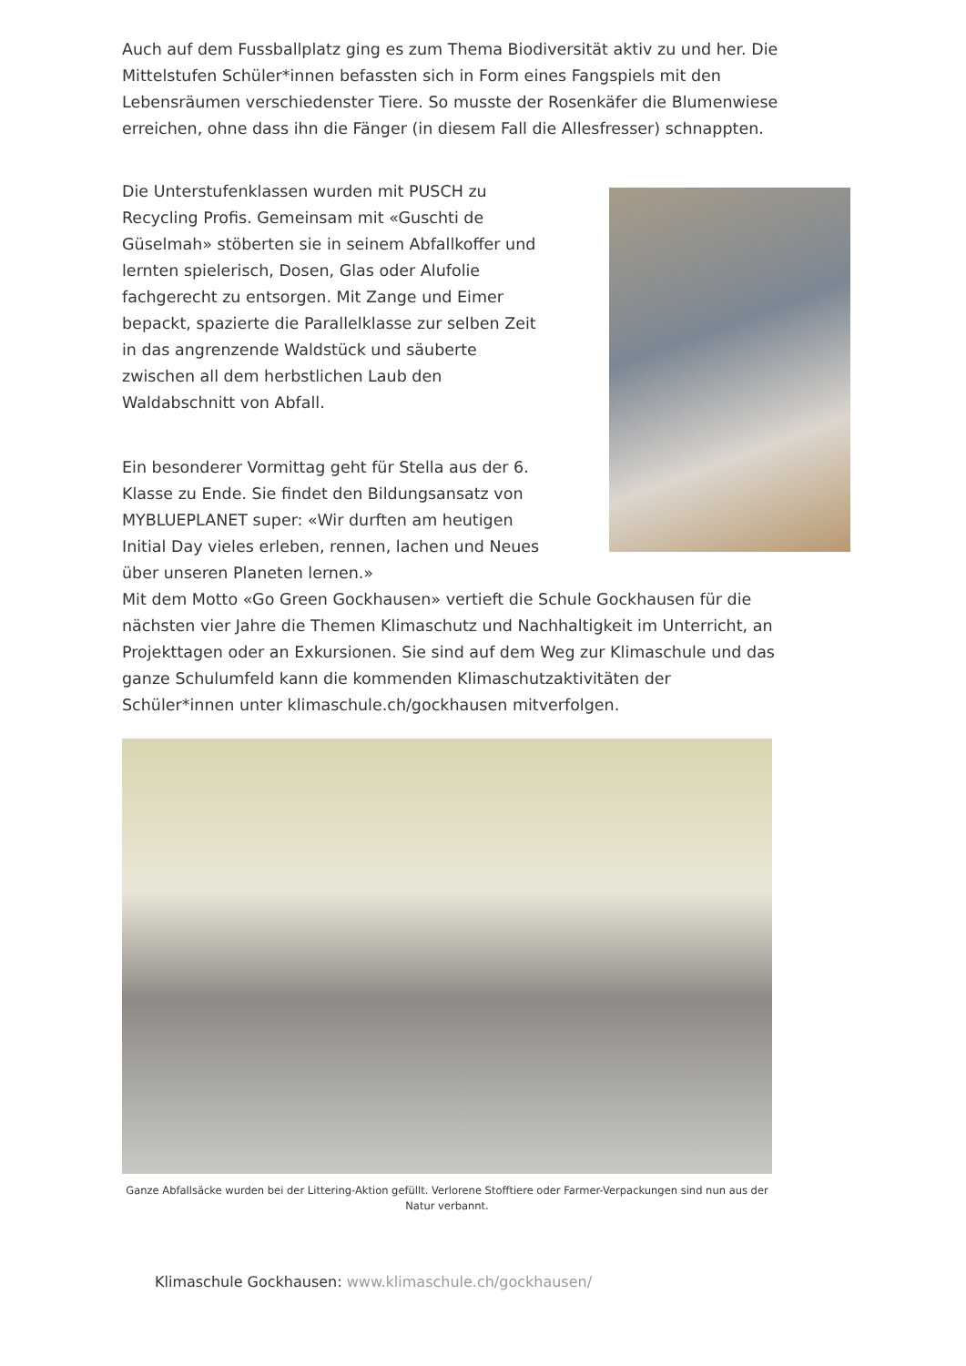Auch auf dem Fussballplatz ging es zum Thema Biodiversität aktiv zu und her. Die Mittelstufen Schüler*innen befassten sich in Form eines Fangspiels mit den Lebensräumen verschiedenster Tiere. So musste der Rosenkäfer die Blumenwiese erreichen, ohne dass ihn die Fänger (in diesem Fall die Allesfresser) schnappten.
Die Unterstufenklassen wurden mit PUSCH zu Recycling Profis. Gemeinsam mit «Guschti de Güselmah» stöberten sie in seinem Abfallkoffer und lernten spielerisch, Dosen, Glas oder Alufolie fachgerecht zu entsorgen. Mit Zange und Eimer bepackt, spazierte die Parallelklasse zur selben Zeit in das angrenzende Waldstück und säuberte zwischen all dem herbstlichen Laub den Waldabschnitt von Abfall.
Ein besonderer Vormittag geht für Stella aus der 6. Klasse zu Ende. Sie findet den Bildungsansatz von MYBLUEPLANET super: «Wir durften am heutigen Initial Day vieles erleben, rennen, lachen und Neues über unseren Planeten lernen.»
Mit dem Motto «Go Green Gockhausen» vertieft die Schule Gockhausen für die nächsten vier Jahre die Themen Klimaschutz und Nachhaltigkeit im Unterricht, an Projekttagen oder an Exkursionen. Sie sind auf dem Weg zur Klimaschule und das ganze Schulumfeld kann die kommenden Klimaschutzaktivitäten der Schüler*innen unter klimaschule.ch/gockhausen mitverfolgen.
Ganze Abfallsäcke wurden bei der Littering-Aktion gefüllt. Verlorene Stofftiere oder Farmer-Verpackungen sind nun aus der Natur verbannt.
Klimaschule Gockhausen: www.klimaschule.ch/gockhausen/